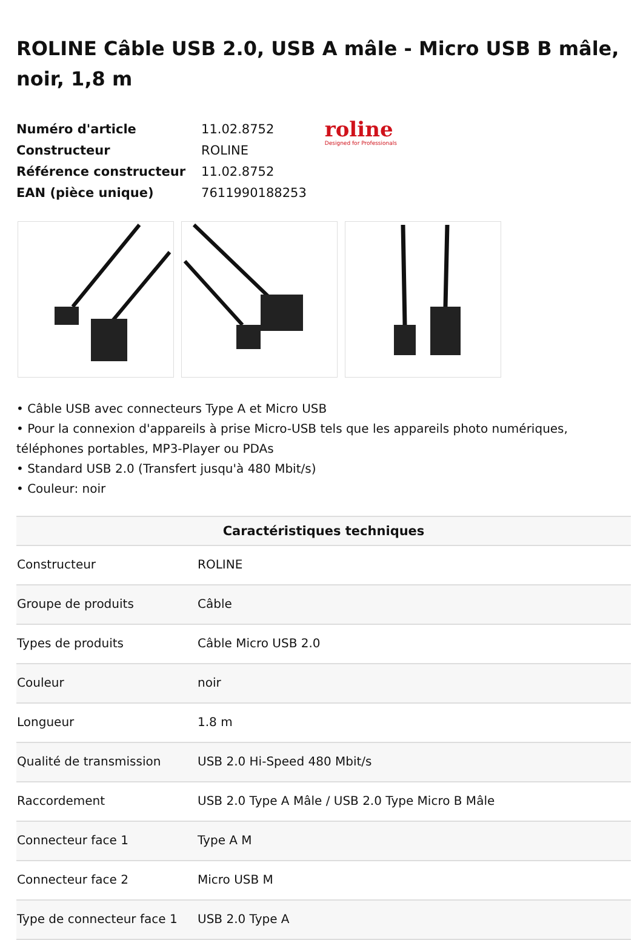ROLINE Câble USB 2.0, USB A mâle - Micro USB B mâle, noir, 1,8 m
| Numéro d'article | 11.02.8752 |
| Constructeur | ROLINE |
| Référence constructeur | 11.02.8752 |
| EAN (pièce unique) | 7611990188253 |
roline
Designed for Professionals
• Câble USB avec connecteurs Type A et Micro USB
• Pour la connexion d'appareils à prise Micro-USB tels que les appareils photo numériques, téléphones portables, MP3-Player ou PDAs
• Standard USB 2.0 (Transfert jusqu'à 480 Mbit/s)
• Couleur: noir
| Caractéristiques techniques | |
| --- | --- |
| Constructeur | ROLINE |
| Groupe de produits | Câble |
| Types de produits | Câble Micro USB 2.0 |
| Couleur | noir |
| Longueur | 1.8 m |
| Qualité de transmission | USB 2.0 Hi-Speed 480 Mbit/s |
| Raccordement | USB 2.0 Type A Mâle / USB 2.0 Type Micro B Mâle |
| Connecteur face 1 | Type A M |
| Connecteur face 2 | Micro USB M |
| Type de connecteur face 1 | USB 2.0 Type A |